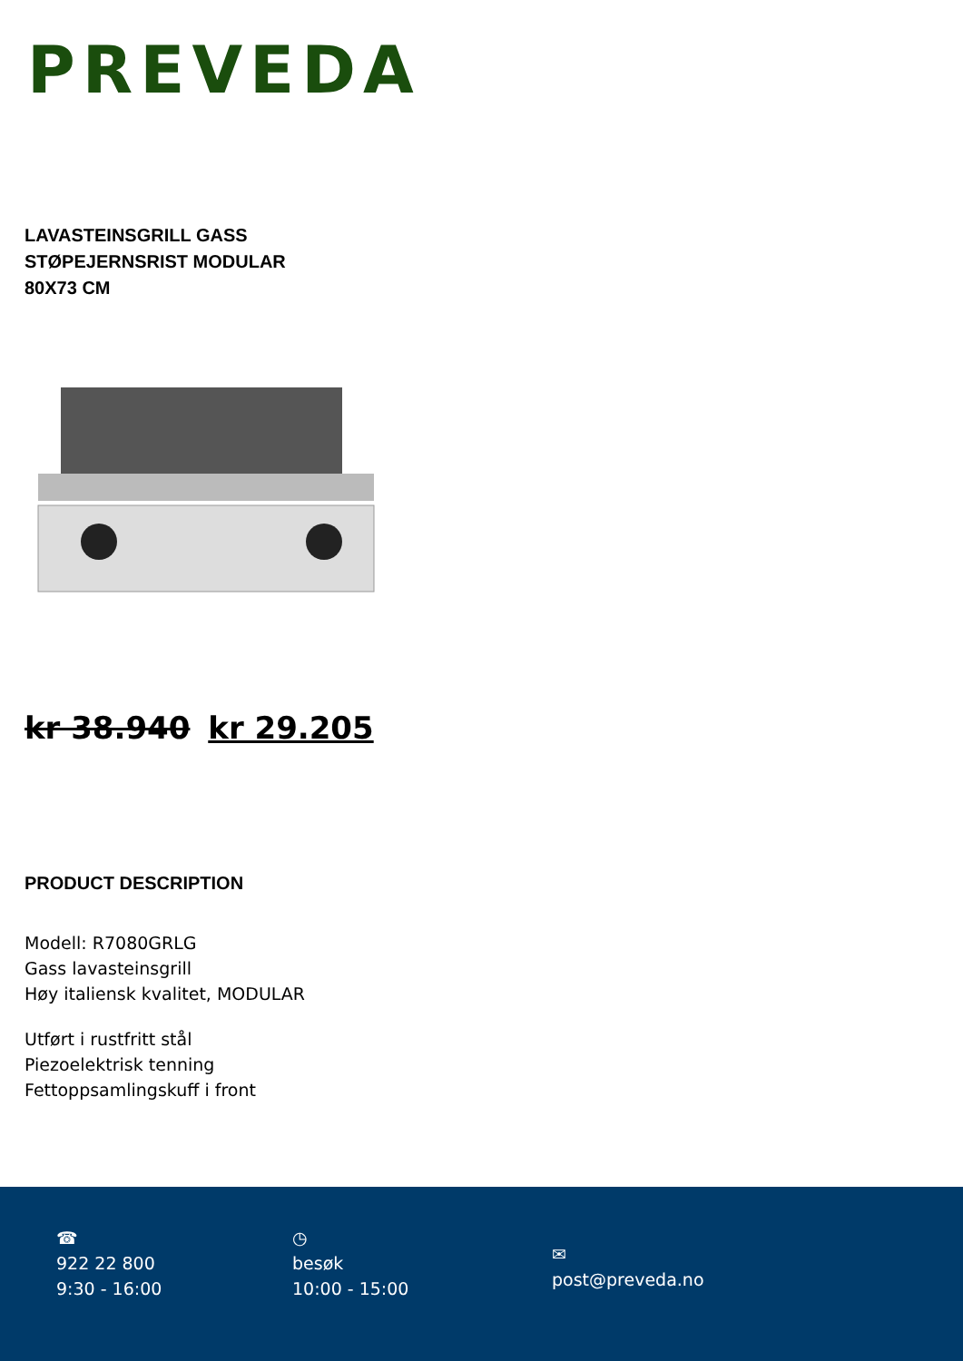PREVEDA
LAVASTEINSGRILL GASS STØPEJERNSRIST MODULAR 80X73 CM
kr 38.940 kr 29.205
PRODUCT DESCRIPTION
Modell: R7080GRLG
Gass lavasteinsgrill
Høy italiensk kvalitet, MODULAR
Utført i rustfritt stål
Piezoelektrisk tenning
Fettoppsamlingskuff i front
☎
922 22 800
9:30 - 16:00
◷
besøk
10:00 - 15:00
✉
post@preveda.no